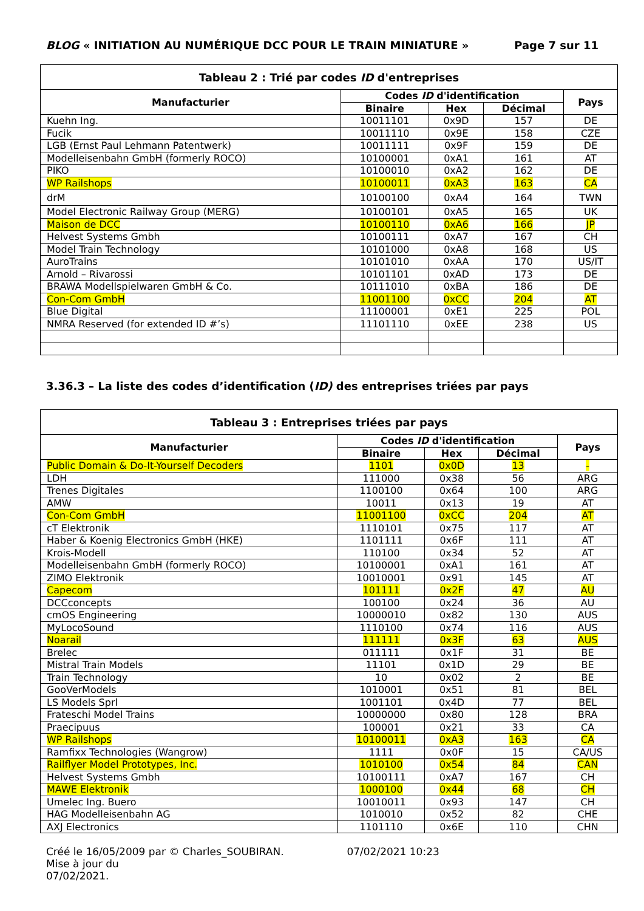BLOG « INITIATION AU NUMÉRIQUE DCC POUR LE TRAIN MINIATURE » Page 7 sur 11
| Tableau 2 : Trié par codes ID d'entreprises | | | | |
| --- | --- | --- | --- | --- |
| Manufacturier | Codes ID d'identification | | | Pays |
| | Binaire | Hex | Décimal | |
| Kuehn Ing. | 10011101 | 0x9D | 157 | DE |
| Fucik | 10011110 | 0x9E | 158 | CZE |
| LGB (Ernst Paul Lehmann Patentwerk) | 10011111 | 0x9F | 159 | DE |
| Modelleisenbahn GmbH (formerly ROCO) | 10100001 | 0xA1 | 161 | AT |
| PIKO | 10100010 | 0xA2 | 162 | DE |
| WP Railshops | 10100011 | 0xA3 | 163 | CA |
| drM | 10100100 | 0xA4 | 164 | TWN |
| Model Electronic Railway Group (MERG) | 10100101 | 0xA5 | 165 | UK |
| Maison de DCC | 10100110 | 0xA6 | 166 | JP |
| Helvest Systems Gmbh | 10100111 | 0xA7 | 167 | CH |
| Model Train Technology | 10101000 | 0xA8 | 168 | US |
| AuroTrains | 10101010 | 0xAA | 170 | US/IT |
| Arnold – Rivarossi | 10101101 | 0xAD | 173 | DE |
| BRAWA Modellspielwaren GmbH & Co. | 10111010 | 0xBA | 186 | DE |
| Con-Com GmbH | 11001100 | 0xCC | 204 | AT |
| Blue Digital | 11100001 | 0xE1 | 225 | POL |
| NMRA Reserved (for extended ID #’s) | 11101110 | 0xEE | 238 | US |
3.36.3 – La liste des codes d’identification (ID) des entreprises triées par pays
| Tableau 3 : Entreprises triées par pays | | | | |
| --- | --- | --- | --- | --- |
| Manufacturier | Codes ID d'identification | | | Pays |
| | Binaire | Hex | Décimal | |
| Public Domain & Do-It-Yourself Decoders | 1101 | 0x0D | 13 | - |
| LDH | 111000 | 0x38 | 56 | ARG |
| Trenes Digitales | 1100100 | 0x64 | 100 | ARG |
| AMW | 10011 | 0x13 | 19 | AT |
| Con-Com GmbH | 11001100 | 0xCC | 204 | AT |
| cT Elektronik | 1110101 | 0x75 | 117 | AT |
| Haber & Koenig Electronics GmbH (HKE) | 1101111 | 0x6F | 111 | AT |
| Krois-Modell | 110100 | 0x34 | 52 | AT |
| Modelleisenbahn GmbH (formerly ROCO) | 10100001 | 0xA1 | 161 | AT |
| ZIMO Elektronik | 10010001 | 0x91 | 145 | AT |
| Capecom | 101111 | 0x2F | 47 | AU |
| DCCconcepts | 100100 | 0x24 | 36 | AU |
| cmOS Engineering | 10000010 | 0x82 | 130 | AUS |
| MyLocoSound | 1110100 | 0x74 | 116 | AUS |
| Noarail | 111111 | 0x3F | 63 | AUS |
| Brelec | 011111 | 0x1F | 31 | BE |
| Mistral Train Models | 11101 | 0x1D | 29 | BE |
| Train Technology | 10 | 0x02 | 2 | BE |
| GooVerModels | 1010001 | 0x51 | 81 | BEL |
| LS Models Sprl | 1001101 | 0x4D | 77 | BEL |
| Frateschi Model Trains | 10000000 | 0x80 | 128 | BRA |
| Praecipuus | 100001 | 0x21 | 33 | CA |
| WP Railshops | 10100011 | 0xA3 | 163 | CA |
| Ramfixx Technologies (Wangrow) | 1111 | 0x0F | 15 | CA/US |
| Railflyer Model Prototypes, Inc. | 1010100 | 0x54 | 84 | CAN |
| Helvest Systems Gmbh | 10100111 | 0xA7 | 167 | CH |
| MAWE Elektronik | 1000100 | 0x44 | 68 | CH |
| Umelec Ing. Buero | 10010011 | 0x93 | 147 | CH |
| HAG Modelleisenbahn AG | 1010010 | 0x52 | 82 | CHE |
| AXJ Electronics | 1101110 | 0x6E | 110 | CHN |
Créé le 16/05/2009 par © Charles_SOUBIRAN. 07/02/2021 10:23 Mise à jour du
07/02/2021.